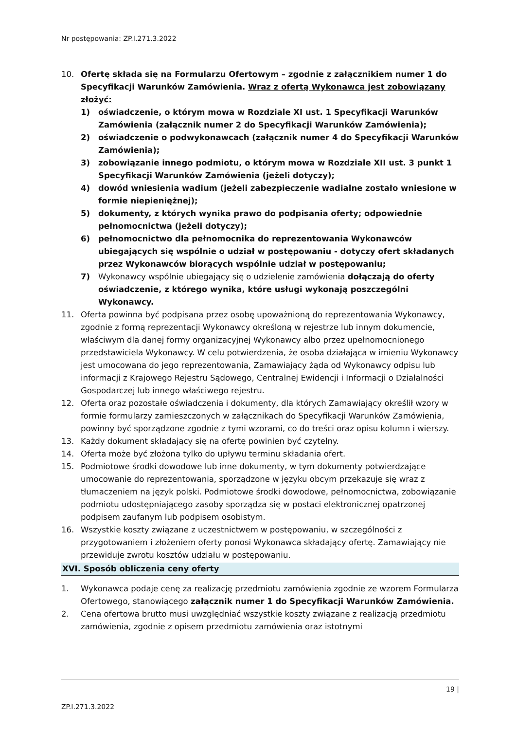Nr postępowania: ZP.I.271.3.2022
10. Ofertę składa się na Formularzu Ofertowym – zgodnie z załącznikiem numer 1 do Specyfikacji Warunków Zamówienia. Wraz z ofertą Wykonawca jest zobowiązany złożyć:
1) oświadczenie, o którym mowa w Rozdziale XI ust. 1 Specyfikacji Warunków Zamówienia (załącznik numer 2 do Specyfikacji Warunków Zamówienia);
2) oświadczenie o podwykonawcach (załącznik numer 4 do Specyfikacji Warunków Zamówienia);
3) zobowiązanie innego podmiotu, o którym mowa w Rozdziale XII ust. 3 punkt 1 Specyfikacji Warunków Zamówienia (jeżeli dotyczy);
4) dowód wniesienia wadium (jeżeli zabezpieczenie wadialne zostało wniesione w formie niepieniężnej);
5) dokumenty, z których wynika prawo do podpisania oferty; odpowiednie pełnomocnictwa (jeżeli dotyczy);
6) pełnomocnictwo dla pełnomocnika do reprezentowania Wykonawców ubiegających się wspólnie o udział w postępowaniu - dotyczy ofert składanych przez Wykonawców biorących wspólnie udział w postępowaniu;
7) Wykonawcy wspólnie ubiegający się o udzielenie zamówienia dołączają do oferty oświadczenie, z którego wynika, które usługi wykonają poszczególni Wykonawcy.
11. Oferta powinna być podpisana przez osobę upoważnioną do reprezentowania Wykonawcy, zgodnie z formą reprezentacji Wykonawcy określoną w rejestrze lub innym dokumencie, właściwym dla danej formy organizacyjnej Wykonawcy albo przez upełnomocnionego przedstawiciela Wykonawcy. W celu potwierdzenia, że osoba działająca w imieniu Wykonawcy jest umocowana do jego reprezentowania, Zamawiający żąda od Wykonawcy odpisu lub informacji z Krajowego Rejestru Sądowego, Centralnej Ewidencji i Informacji o Działalności Gospodarczej lub innego właściwego rejestru.
12. Oferta oraz pozostałe oświadczenia i dokumenty, dla których Zamawiający określił wzory w formie formularzy zamieszczonych w załącznikach do Specyfikacji Warunków Zamówienia, powinny być sporządzone zgodnie z tymi wzorami, co do treści oraz opisu kolumn i wierszy.
13. Każdy dokument składający się na ofertę powinien być czytelny.
14. Oferta może być złożona tylko do upływu terminu składania ofert.
15. Podmiotowe środki dowodowe lub inne dokumenty, w tym dokumenty potwierdzające umocowanie do reprezentowania, sporządzone w języku obcym przekazuje się wraz z tłumaczeniem na język polski. Podmiotowe środki dowodowe, pełnomocnictwa, zobowiązanie podmiotu udostępniającego zasoby sporządza się w postaci elektronicznej opatrzonej podpisem zaufanym lub podpisem osobistym.
16. Wszystkie koszty związane z uczestnictwem w postępowaniu, w szczególności z przygotowaniem i złożeniem oferty ponosi Wykonawca składający ofertę. Zamawiający nie przewiduje zwrotu kosztów udziału w postępowaniu.
XVI. Sposób obliczenia ceny oferty
1. Wykonawca podaje cenę za realizację przedmiotu zamówienia zgodnie ze wzorem Formularza Ofertowego, stanowiącego załącznik numer 1 do Specyfikacji Warunków Zamówienia.
2. Cena ofertowa brutto musi uwzględniać wszystkie koszty związane z realizacją przedmiotu zamówienia, zgodnie z opisem przedmiotu zamówienia oraz istotnymi
19 |
ZP.I.271.3.2022